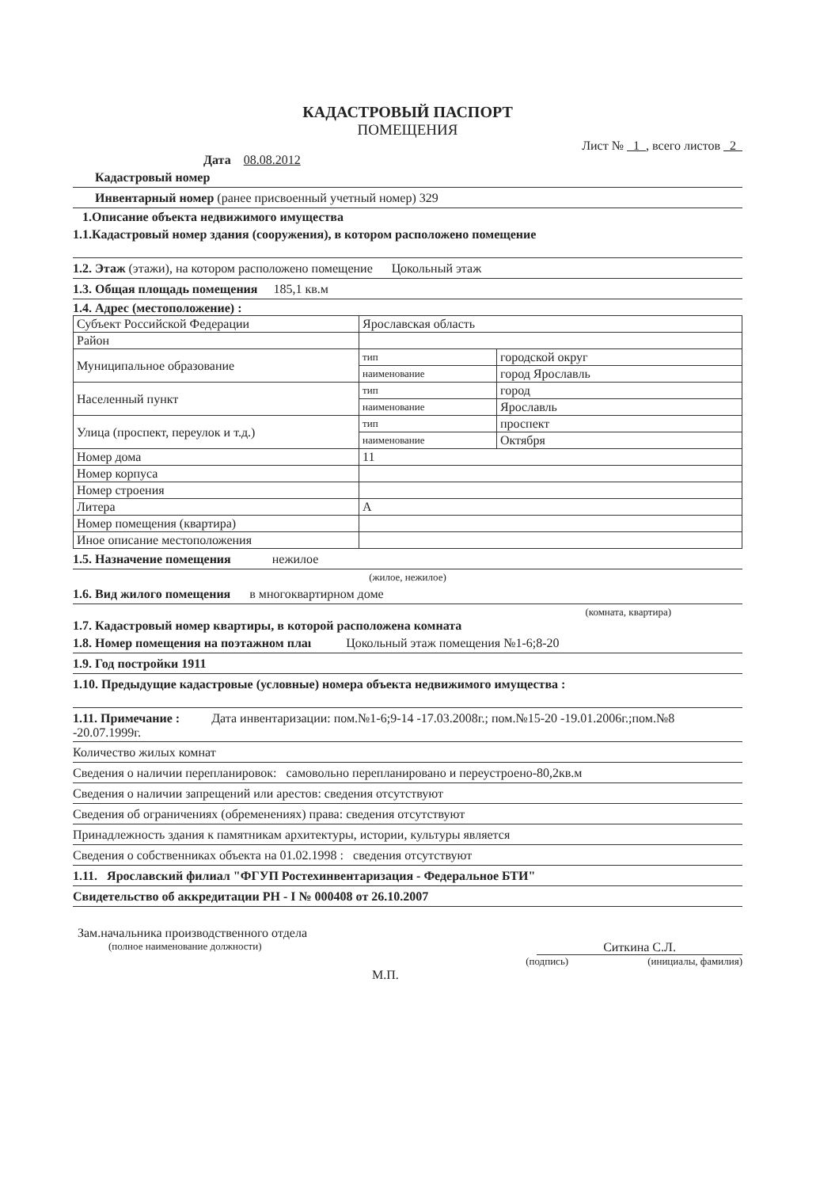КАДАСТРОВЫЙ ПАСПОРТ
ПОМЕЩЕНИЯ
Лист № 1 , всего листов 2
Дата 08.08.2012
Кадастровый номер
Инвентарный номер (ранее присвоенный учетный номер) 329
1.Описание объекта недвижимого имущества
1.1.Кадастровый номер здания (сооружения), в котором расположено помещение
1.2. Этаж (этажи), на котором расположено помещение Цокольный этаж
1.3. Общая площадь помещения 185,1 кв.м
1.4. Адрес (местоположение) :
| Субъект Российской Федерации | Ярославская область | |
| Район | | |
| Муниципальное образование | тип | городской округ |
| | наименование | город Ярославль |
| Населенный пункт | тип | город |
| | наименование | Ярославль |
| Улица (проспект, переулок и т.д.) | тип | проспект |
| | наименование | Октября |
| Номер дома | 11 | |
| Номер корпуса | | |
| Номер строения | | |
| Литера | А | |
| Номер помещения (квартира) | | |
| Иное описание местоположения | | |
1.5. Назначение помещения нежилое
(жилое, нежилое)
1.6. Вид жилого помещения в многоквартирном доме
(комната, квартира)
1.7. Кадастровый номер квартиры, в которой расположена комната
1.8. Номер помещения на поэтажном плаı Цокольный этаж помещения №1-6;8-20
1.9. Год постройки 1911
1.10. Предыдущие кадастровые (условные) номера объекта недвижимого имущества :
1.11. Примечание : Дата инвентаризации: пом.№1-6;9-14 -17.03.2008г.; пом.№15-20 -19.01.2006г.;пом.№8 -20.07.1999г.
Количество жилых комнат
Сведения о наличии перепланировок: самовольно перепланировано и переустроено-80,2кв.м
Сведения о наличии запрещений или арестов: сведения отсутствуют
Сведения об ограничениях (обременениях) права: сведения отсутствуют
Принадлежность здания к памятникам архитектуры, истории, культуры является
Сведения о собственниках объекта на 01.02.1998 : сведения отсутствуют
1.11. Ярославский филиал "ФГУП Ростехинвентаризация - Федеральное БТИ"
Свидетельство об аккредитации РН - I № 000408 от 26.10.2007
Зам.начальника производственного отдела
(полное наименование должности)
Ситкина С.Л.
(подпись) (инициалы, фамилия)
М.П.